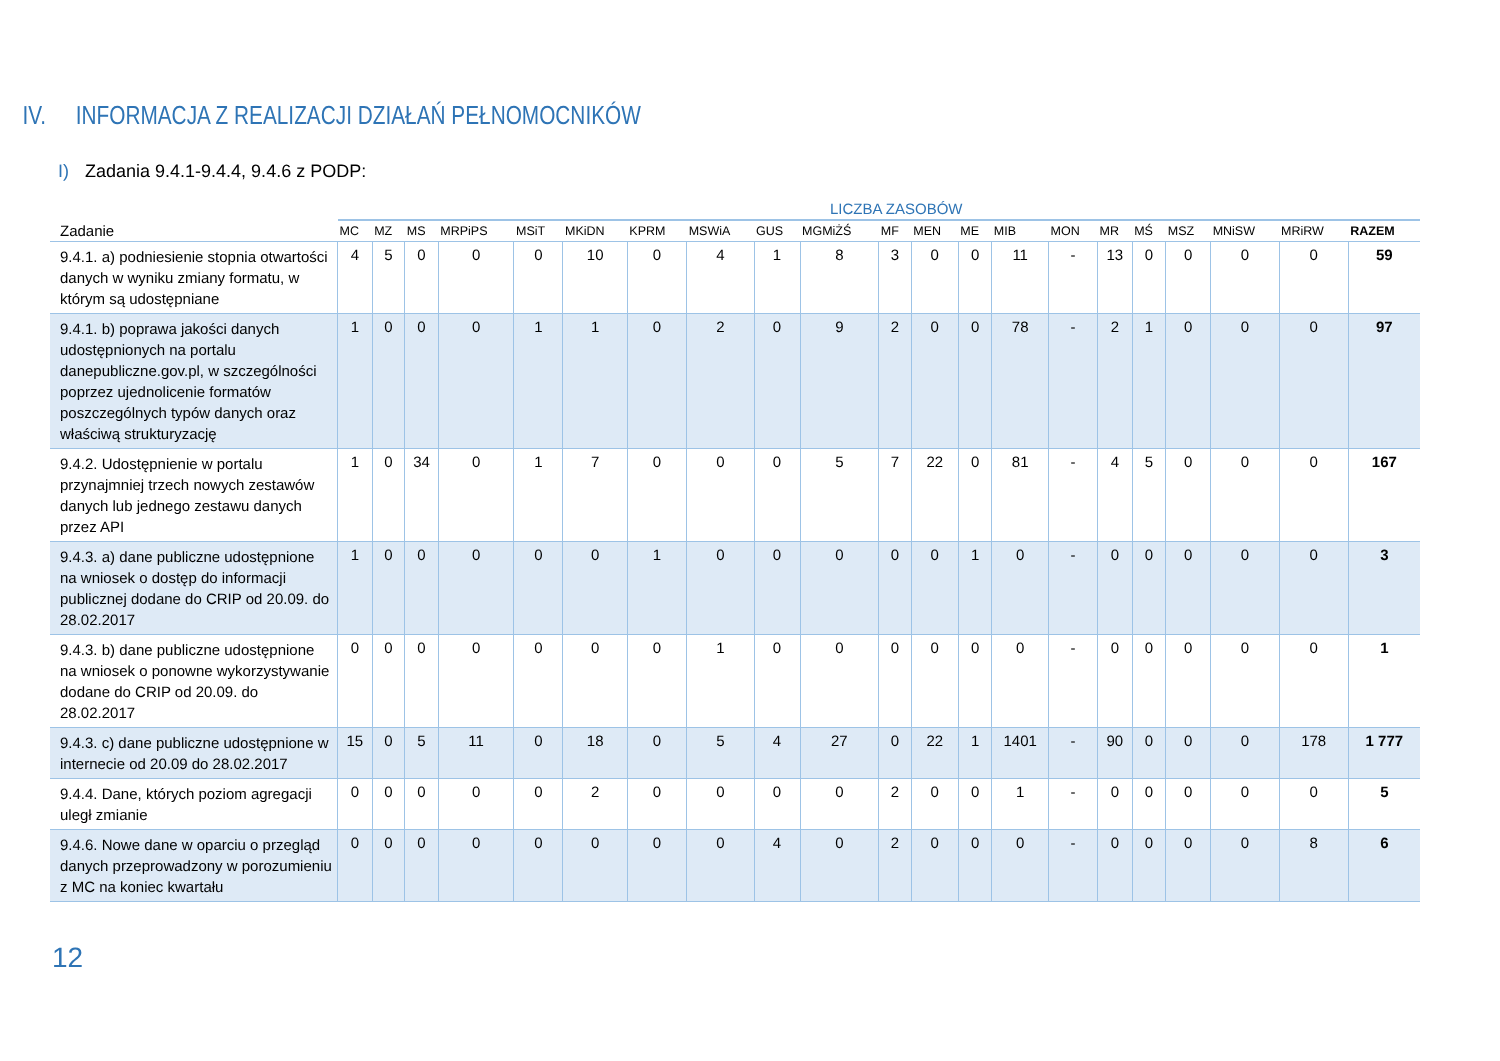IV. INFORMACJA Z REALIZACJI DZIAŁAŃ PEŁNOMOCNIKÓW
I) Zadania 9.4.1-9.4.4, 9.4.6 z PODP:
LICZBA ZASOBÓW
| Zadanie | MC | MZ | MS | MRPiPS | MSiT | MKiDN | KPRM | MSWiA | GUS | MGMiŻŚ | MF | MEN | ME | MIB | MON | MR | MŚ | MSZ | MNiSW | MRiRW | RAZEM |
| --- | --- | --- | --- | --- | --- | --- | --- | --- | --- | --- | --- | --- | --- | --- | --- | --- | --- | --- | --- | --- | --- |
| 9.4.1. a) podniesienie stopnia otwartości danych w wyniku zmiany formatu, w którym są udostępniane | 4 | 5 | 0 | 0 | 0 | 10 | 0 | 4 | 1 | 8 | 3 | 0 | 0 | 11 | - | 13 | 0 | 0 | 0 | 0 | 59 |
| 9.4.1. b) poprawa jakości danych udostępnionych na portalu danepubliczne.gov.pl, w szczególności poprzez ujednolicenie formatów poszczególnych typów danych oraz właściwą strukturyzację | 1 | 0 | 0 | 0 | 1 | 1 | 0 | 2 | 0 | 9 | 2 | 0 | 0 | 78 | - | 2 | 1 | 0 | 0 | 0 | 97 |
| 9.4.2. Udostępnienie w portalu przynajmniej trzech nowych zestawów danych lub jednego zestawu danych przez API | 1 | 0 | 34 | 0 | 1 | 7 | 0 | 0 | 0 | 5 | 7 | 22 | 0 | 81 | - | 4 | 5 | 0 | 0 | 0 | 167 |
| 9.4.3. a) dane publiczne udostępnione na wniosek o dostęp do informacji publicznej dodane do CRIP od 20.09. do 28.02.2017 | 1 | 0 | 0 | 0 | 0 | 0 | 1 | 0 | 0 | 0 | 0 | 0 | 1 | 0 | - | 0 | 0 | 0 | 0 | 0 | 3 |
| 9.4.3. b) dane publiczne udostępnione na wniosek o ponowne wykorzystywanie dodane do CRIP od 20.09. do 28.02.2017 | 0 | 0 | 0 | 0 | 0 | 0 | 0 | 1 | 0 | 0 | 0 | 0 | 0 | 0 | - | 0 | 0 | 0 | 0 | 0 | 1 |
| 9.4.3. c) dane publiczne udostępnione w internecie od 20.09 do 28.02.2017 | 15 | 0 | 5 | 11 | 0 | 18 | 0 | 5 | 4 | 27 | 0 | 22 | 1 | 1401 | - | 90 | 0 | 0 | 0 | 178 | 1 777 |
| 9.4.4. Dane, których poziom agregacji uległ zmianie | 0 | 0 | 0 | 0 | 0 | 2 | 0 | 0 | 0 | 0 | 2 | 0 | 0 | 1 | - | 0 | 0 | 0 | 0 | 0 | 5 |
| 9.4.6. Nowe dane w oparciu o przegląd danych przeprowadzony w porozumieniu z MC na koniec kwartału | 0 | 0 | 0 | 0 | 0 | 0 | 0 | 0 | 4 | 0 | 2 | 0 | 0 | 0 | - | 0 | 0 | 0 | 0 | 8 | 6 |
12